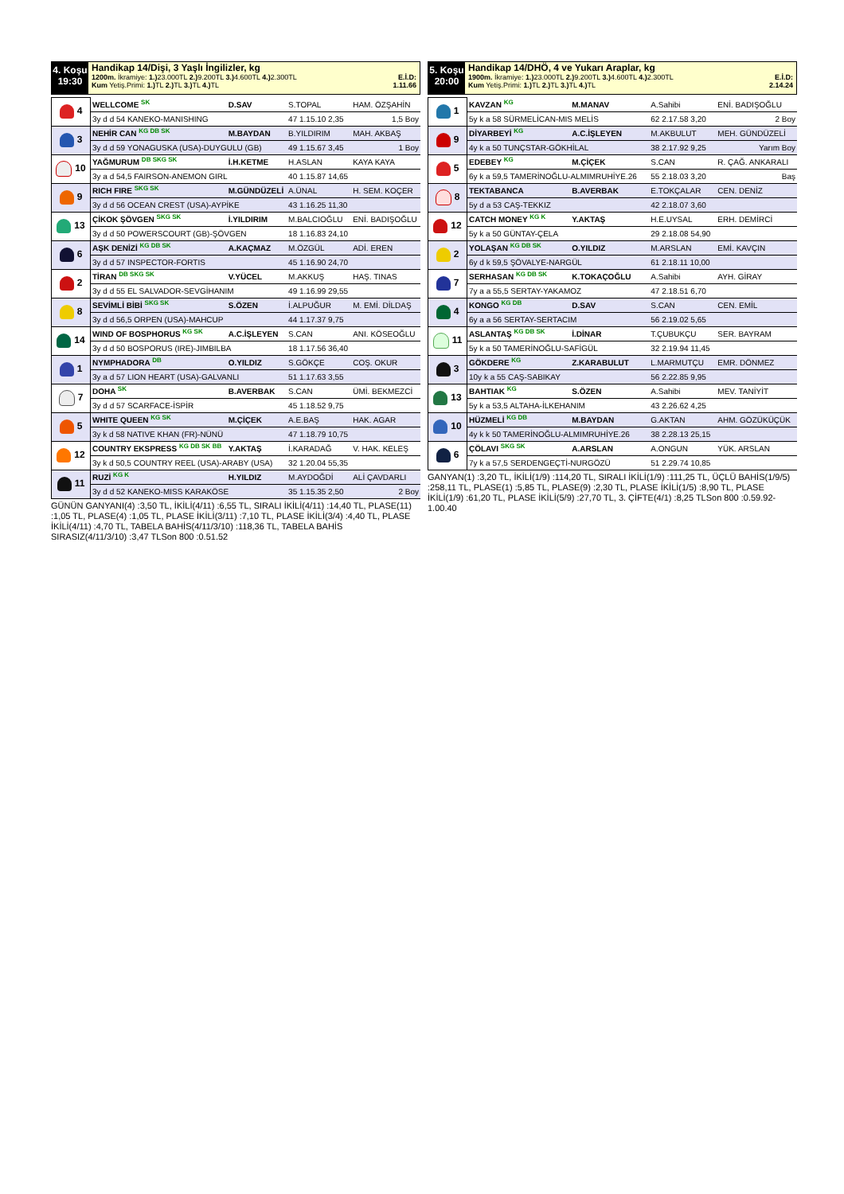4. Koşu
19:30
Handikap 14/Dişi, 3 Yaşlı İngilizler, kg
1200m. İkramiye: 1.) 23.000TL 2.) 9.200TL 3.) 4.600TL 4.) 2.300TL E.İ.D:
Kum Yetiş.Primi: 1.) TL 2.) TL 3.) TL 4.) TL 1.11.66
| 4 | WELLCOME SK | D.SAV | S.TOPAL | HAM. ÖZŞAHİN |
| | 3y d d 54 KANEKO-MANISHING | | 47 1.15.10 2,35 | 1,5 Boy |
| 3 | NEHİR CAN KG DB SK | M.BAYDAN | B.YILDIRIM | MAH. AKBAŞ |
| | 3y d d 59 YONAGUSKA (USA)-DUYGULU (GB) | | 49 1.15.67 3,45 | 1 Boy |
| 10 | YAĞMURUM DB SKG SK | İ.H.KETME | H.ASLAN | KAYA KAYA |
| | 3y a d 54,5 FAIRSON-ANEMON GIRL | | 40 1.15.87 14,65 | |
| 9 | RICH FIRE SKG SK | M.GÜNDÜZELİ | A.ÜNAL | H. SEM. KOÇER |
| | 3y d d 56 OCEAN CREST (USA)-AYPİKE | | 43 1.16.25 11,30 | |
| 13 | ÇİKOK ŞÖVGEN SKG SK | İ.YILDIRIM | M.BALCIOĞLU | ENİ. BADIŞOĞLU |
| | 3y d d 50 POWERSCOURT (GB)-ŞÖVGEN | | 18 1.16.83 24,10 | |
| 6 | AŞK DENİZİ KG DB SK | A.KAÇMAZ | M.ÖZGÜL | ADİ. EREN |
| | 3y d d 57 INSPECTOR-FORTIS | | 45 1.16.90 24,70 | |
| 2 | TİRAN DB SKG SK | V.YÜCEL | M.AKKUŞ | HAŞ. TINAS |
| | 3y d d 55 EL SALVADOR-SEVGİHANIM | | 49 1.16.99 29,55 | |
| 8 | SEVİMLİ BİBİ SKG SK | S.ÖZEN | İ.ALPUĞUR | M. EMİ. DİLDAŞ |
| | 3y d d 56,5 ORPEN (USA)-MAHCUP | | 44 1.17.37 9,75 | |
| 14 | WIND OF BOSPHORUS KG SK | A.C.İŞLEYEN | S.CAN | ANI. KÖSEOĞLU |
| | 3y d d 50 BOSPORUS (IRE)-JIMBILBA | | 18 1.17.56 36,40 | |
| 1 | NYMPHADORA DB | O.YILDIZ | S.GÖKÇE | COŞ. OKUR |
| | 3y a d 57 LION HEART (USA)-GALVANLI | | 51 1.17.63 3,55 | |
| 7 | DOHA SK | B.AVERBAK | S.CAN | ÜMİ. BEKMEZCİ |
| | 3y d d 57 SCARFACE-İSPİR | | 45 1.18.52 9,75 | |
| 5 | WHITE QUEEN KG SK | M.ÇİÇEK | A.E.BAŞ | HAK. AGAR |
| | 3y k d 58 NATIVE KHAN (FR)-NÜNÜ | | 47 1.18.79 10,75 | |
| 12 | COUNTRY EKSPRESS KG DB SK BB | Y.AKTAŞ | İ.KARADAĞ | V. HAK. KELEŞ |
| | 3y k d 50,5 COUNTRY REEL (USA)-ARABY (USA) | | 32 1.20.04 55,35 | |
| 11 | RUZİ KG K | H.YILDIZ | M.AYDOĞDİ | ALİ ÇAVDARLI |
| | 3y d d 52 KANEKO-MISS KARAKÖSE | | 35 1.15.35 2,50 | 2 Boy |
GÜNÜN GANYANI(4) :3,50 TL, İKİLİ(4/11) :6,55 TL, SIRALI İKİLİ(4/11) :14,40 TL, PLASE(11) :1,05 TL, PLASE(4) :1,05 TL, PLASE İKİLİ(3/11) :7,10 TL, PLASE İKİLİ(3/4) :4,40 TL, PLASE İKİLİ(4/11) :4,70 TL, TABELA BAHİS(4/11/3/10) :118,36 TL, TABELA BAHİS SIRASIZ(4/11/3/10) :3,47 TLSon 800 :0.51.52
5. Koşu
20:00
Handikap 14/DHÖ, 4 ve Yukarı Araplar, kg
1900m. İkramiye: 1.) 23.000TL 2.) 9.200TL 3.) 4.600TL 4.) 2.300TL E.İ.D:
Kum Yetiş.Primi: 1.) TL 2.) TL 3.) TL 4.) TL 2.14.24
| 1 | KAVZAN KG | M.MANAV | A.Sahibi | ENİ. BADIŞOĞLU |
| | 5y k a 58 SÜRMELİCAN-MIS MELİS | | 62 2.17.58 3,20 | 2 Boy |
| 9 | DİYARBEYİ KG | A.C.İŞLEYEN | M.AKBULUT | MEH. GÜNDÜZELİ |
| | 4y k a 50 TUNÇSTAR-GÖKHİLAL | | 38 2.17.92 9,25 | Yarım Boy |
| 5 | EDEBEY KG | M.ÇİÇEK | S.CAN | R. ÇAĞ. ANKARALI |
| | 6y k a 59,5 TAMERİNOĞLU-ALMIMRUHİYE.26 | | 55 2.18.03 3,20 | Baş |
| 8 | TEKTABANCA | B.AVERBAK | E.TOKÇALAR | CEN. DENİZ |
| | 5y d a 53 CAŞ-TEKKIZ | | 42 2.18.07 3,60 | |
| 12 | CATCH MONEY KG K | Y.AKTAŞ | H.E.UYSAL | ERH. DEMİRCİ |
| | 5y k a 50 GÜNTAY-ÇELA | | 29 2.18.08 54,90 | |
| 2 | YOLAŞAN KG DB SK | O.YILDIZ | M.ARSLAN | EMİ. KAVÇIN |
| | 6y d k 59,5 ŞÖVALYE-NARGÜL | | 61 2.18.11 10,00 | |
| 7 | SERHASAN KG DB SK | K.TOKAÇOĞLU | A.Sahibi | AYH. GİRAY |
| | 7y a a 55,5 SERTAY-YAKAMOZ | | 47 2.18.51 6,70 | |
| 4 | KONGO KG DB | D.SAV | S.CAN | CEN. EMİL |
| | 6y a a 56 SERTAY-SERTACIM | | 56 2.19.02 5,65 | |
| 11 | ASLANTAŞ KG DB SK | İ.DİNAR | T.ÇUBUKÇU | SER. BAYRAM |
| | 5y k a 50 TAMERİNOĞLU-SAFİGÜL | | 32 2.19.94 11,45 | |
| 3 | GÖKDERE KG | Z.KARABULUT | L.MARMUTÇU | EMR. DÖNMEZ |
| | 10y k a 55 CAŞ-SABIKAY | | 56 2.22.85 9,95 | |
| 13 | BAHTIAK KG | S.ÖZEN | A.Sahibi | MEV. TANİYİT |
| | 5y k a 53,5 ALTAHA-İLKEHANIM | | 43 2.26.62 4,25 | |
| 10 | HÜZMELİ KG DB | M.BAYDAN | G.AKTAN | AHM. GÖZÜKÜÇÜK |
| | 4y k k 50 TAMERİNOĞLU-ALMIMRUHİYE.26 | | 38 2.28.13 25,15 | |
| 6 | ÇÖLAVI SKG SK | A.ARSLAN | A.ONGUN | YÜK. ARSLAN |
| | 7y k a 57,5 SERDENGEÇTİ-NURGÖZÜ | | 51 2.29.74 10,85 | |
GANYAN(1) :3,20 TL, İKİLİ(1/9) :114,20 TL, SIRALI İKİLİ(1/9) :111,25 TL, ÜÇLÜ BAHİS(1/9/5) :258,11 TL, PLASE(1) :5,85 TL, PLASE(9) :2,30 TL, PLASE İKİLİ(1/5) :8,90 TL, PLASE İKİLİ(1/9) :61,20 TL, PLASE İKİLİ(5/9) :27,70 TL, 3. ÇİFTE(4/1) :8,25 TLSon 800 :0.59.92-1.00.40